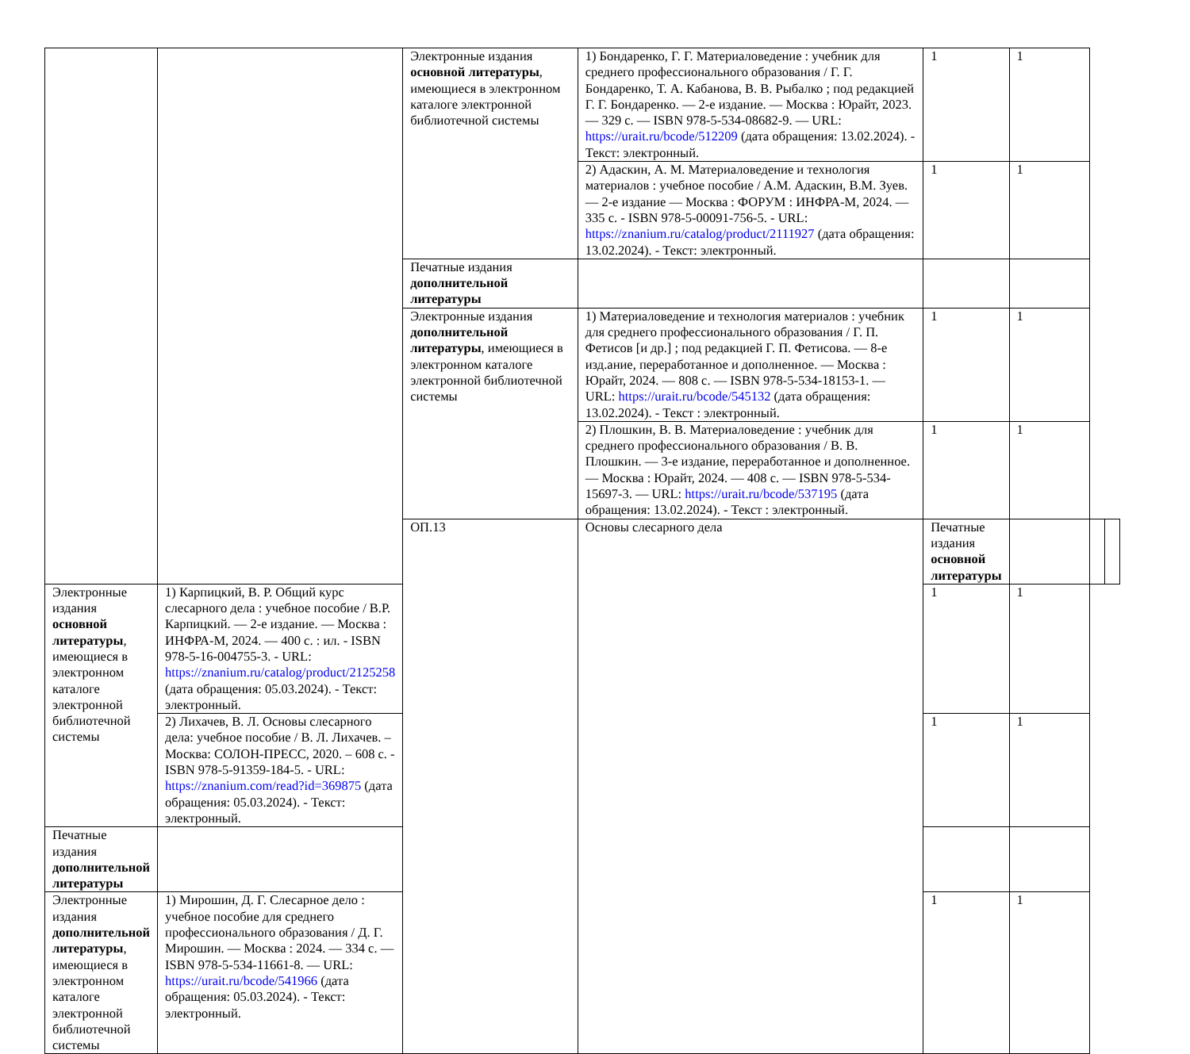| | | Электронные издания основной литературы , имеющиеся в электронном каталоге электронной библиотечной системы | 1) Бондаренко, Г. Г. Материаловедение : учебник для среднего профессионального образования / Г. Г. Бондаренко, Т. А. Кабанова, В. В. Рыбалко ; под редакцией Г. Г. Бондаренко. — 2-е издание. — Москва : Юрайт, 2023. — 329 с. — ISBN 978-5-534-08682-9. — URL: https://urait.ru/bcode/512209 (дата обращения: 13.02.2024). - Текст: электронный. | 1 | 1 | | |
| | | | 2) Адаскин, А. М. Материаловедение и технология материалов : учебное пособие / А.М. Адаскин, В.М. Зуев. — 2-е издание — Москва : ФОРУМ : ИНФРА-М, 2024. — 335 с. - ISBN 978-5-00091-756-5. - URL: https://znanium.ru/catalog/product/2111927 (дата обращения: 13.02.2024). - Текст: электронный. | 1 | 1 | | |
| | | Печатные издания дополнительной литературы | | | | | |
| | | Электронные издания дополнительной литературы , имеющиеся в электронном каталоге электронной библиотечной системы | 1) Материаловедение и технология материалов : учебник для среднего профессионального образования / Г. П. Фетисов [и др.] ; под редакцией Г. П. Фетисова. — 8-е изд.ание, переработанное и дополненное. — Москва : Юрайт, 2024. — 808 с. — ISBN 978-5-534-18153-1. — URL: https://urait.ru/bcode/545132 (дата обращения: 13.02.2024). - Текст : электронный. | 1 | 1 | | |
| | | | 2) Плошкин, В. В. Материаловедение : учебник для среднего профессионального образования / В. В. Плошкин. — 3-е издание, переработанное и дополненное. — Москва : Юрайт, 2024. — 408 с. — ISBN 978-5-534-15697-3. — URL: https://urait.ru/bcode/537195 (дата обращения: 13.02.2024). - Текст : электронный. | 1 | 1 | | |
| | | ОП.13 | Основы слесарного дела | Печатные издания основной литературы | | | |
| Электронные издания основной литературы , имеющиеся в электронном каталоге электронной библиотечной системы | 1) Карпицкий, В. Р. Общий курс слесарного дела : учебное пособие / В.Р. Карпицкий. — 2-е издание. — Москва : ИНФРА-М, 2024. — 400 с. : ил. - ISBN 978-5-16-004755-3. - URL: https://znanium.ru/catalog/product/2125258 (дата обращения: 05.03.2024). - Текст: электронный. | | | 1 | 1 | | |
| | 2) Лихачев, В. Л. Основы слесарного дела: учебное пособие / В. Л. Лихачев. – Москва: СОЛОН-ПРЕСС, 2020. – 608 с. - ISBN 978-5-91359-184-5. - URL: https://znanium.com/read?id=369875 (дата обращения: 05.03.2024). - Текст: электронный. | | | 1 | 1 | | |
| Печатные издания дополнительной литературы | | | | | | | |
| Электронные издания дополнительной литературы , имеющиеся в электронном каталоге электронной библиотечной системы | 1) Мирошин, Д. Г. Слесарное дело : учебное пособие для среднего профессионального образования / Д. Г. Мирошин. — Москва : 2024. — 334 с. — ISBN 978-5-534-11661-8. — URL: https://urait.ru/bcode/541966 (дата обращения: 05.03.2024). - Текст: электронный. | | | 1 | 1 | | |